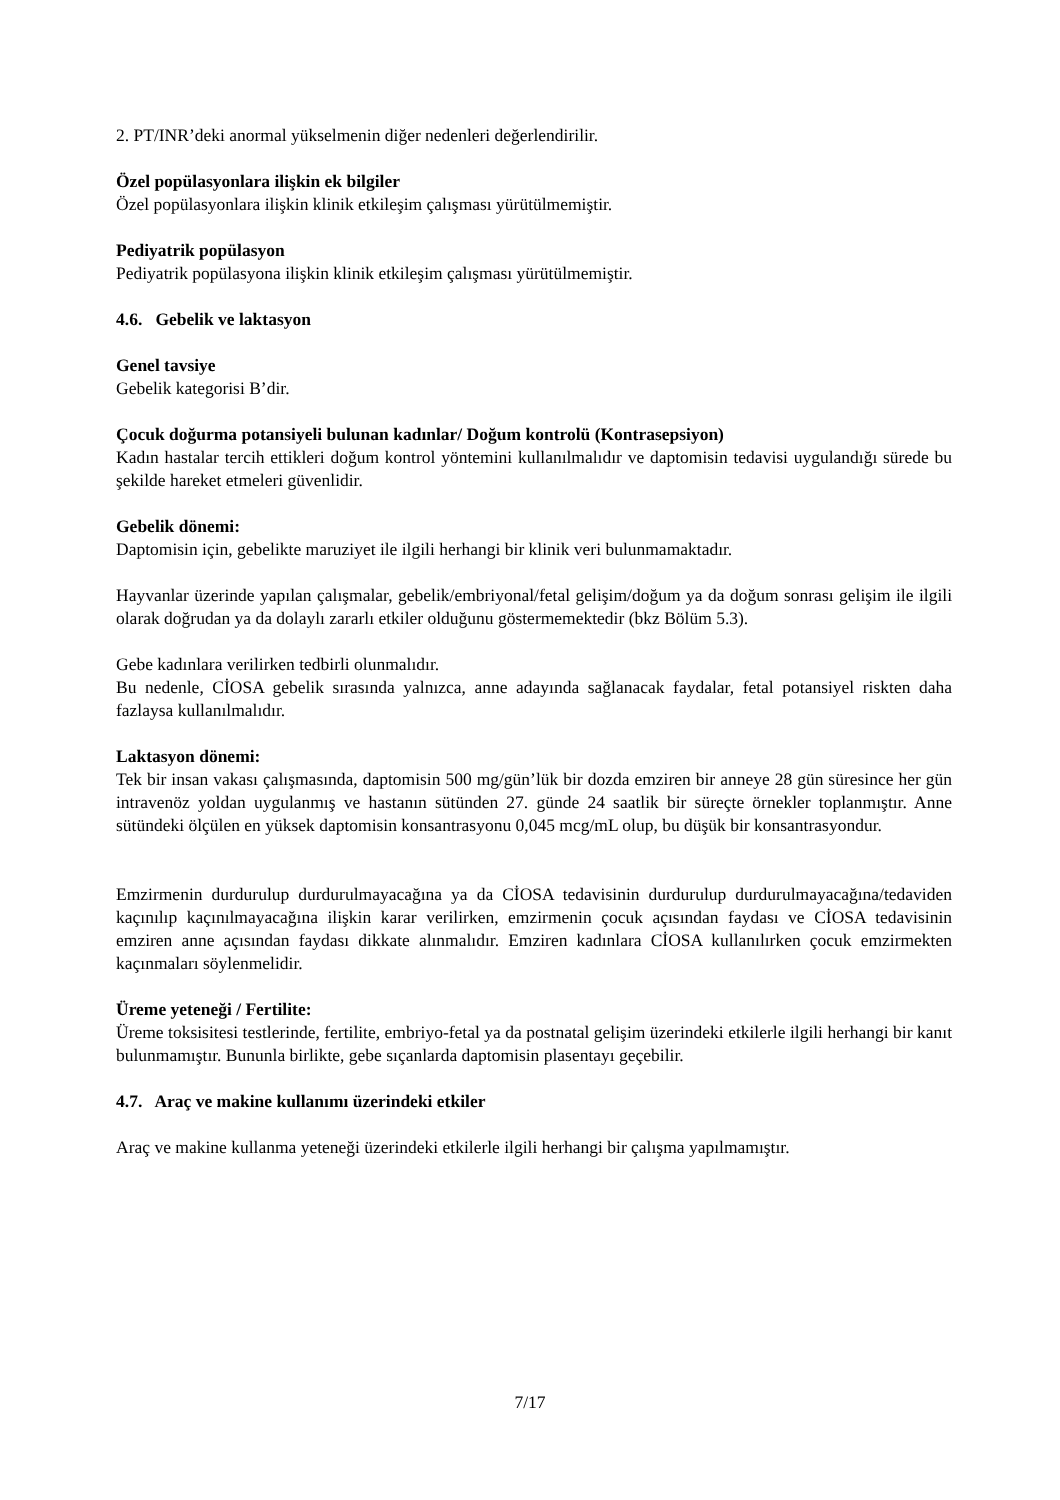2. PT/INR’deki anormal yükselmenin diğer nedenleri değerlendirilir.
Özel popülasyonlara ilişkin ek bilgiler
Özel popülasyonlara ilişkin klinik etkileşim çalışması yürütülmemiştir.
Pediyatrik popülasyon
Pediyatrik popülasyona ilişkin klinik etkileşim çalışması yürütülmemiştir.
4.6. Gebelik ve laktasyon
Genel tavsiye
Gebelik kategorisi B’dir.
Çocuk doğurma potansiyeli bulunan kadınlar/ Doğum kontrolü (Kontrasepsiyon)
Kadın hastalar tercih ettikleri doğum kontrol yöntemini kullanılmalıdır ve daptomisin tedavisi uygulandığı sürede bu şekilde hareket etmeleri güvenlidir.
Gebelik dönemi:
Daptomisin için, gebelikte maruziyet ile ilgili herhangi bir klinik veri bulunmamaktadır.
Hayvanlar üzerinde yapılan çalışmalar, gebelik/embriyonal/fetal gelişim/doğum ya da doğum sonrası gelişim ile ilgili olarak doğrudan ya da dolaylı zararlı etkiler olduğunu göstermemektedir (bkz Bölüm 5.3).
Gebe kadınlara verilirken tedbirli olunmalıdır.
Bu nedenle, CİOSA gebelik sırasında yalnızca, anne adayında sağlanacak faydalar, fetal potansiyel riskten daha fazlaysa kullanılmalıdır.
Laktasyon dönemi:
Tek bir insan vakası çalışmasında, daptomisin 500 mg/gün’lük bir dozda emziren bir anneye 28 gün süresince her gün intravenöz yoldan uygulanmış ve hastanın sütünden 27. günde 24 saatlik bir süreçte örnekler toplanmıştır. Anne sütündeki ölçülen en yüksek daptomisin konsantrasyonu 0,045 mcg/mL olup, bu düşük bir konsantrasyondur.
Emzirmenin durdurulup durdurulmayacağına ya da CİOSA tedavisinin durdurulup durdurulmayacağına/tedaviden kaçınılıp kaçınılmayacağına ilişkin karar verilirken, emzirmenin çocuk açısından faydası ve CİOSA tedavisinin emziren anne açısından faydası dikkate alınmalıdır. Emziren kadınlara CİOSA kullanılırken çocuk emzirmekten kaçınmaları söylenmelidir.
Üreme yeteneği / Fertilite:
Üreme toksisitesi testlerinde, fertilite, embriyo-fetal ya da postnatal gelişim üzerindeki etkilerle ilgili herhangi bir kanıt bulunmamıştır. Bununla birlikte, gebe sıçanlarda daptomisin plasentayı geçebilir.
4.7. Araç ve makine kullanımı üzerindeki etkiler
Araç ve makine kullanma yeteneği üzerindeki etkilerle ilgili herhangi bir çalışma yapılmamıştır.
7/17